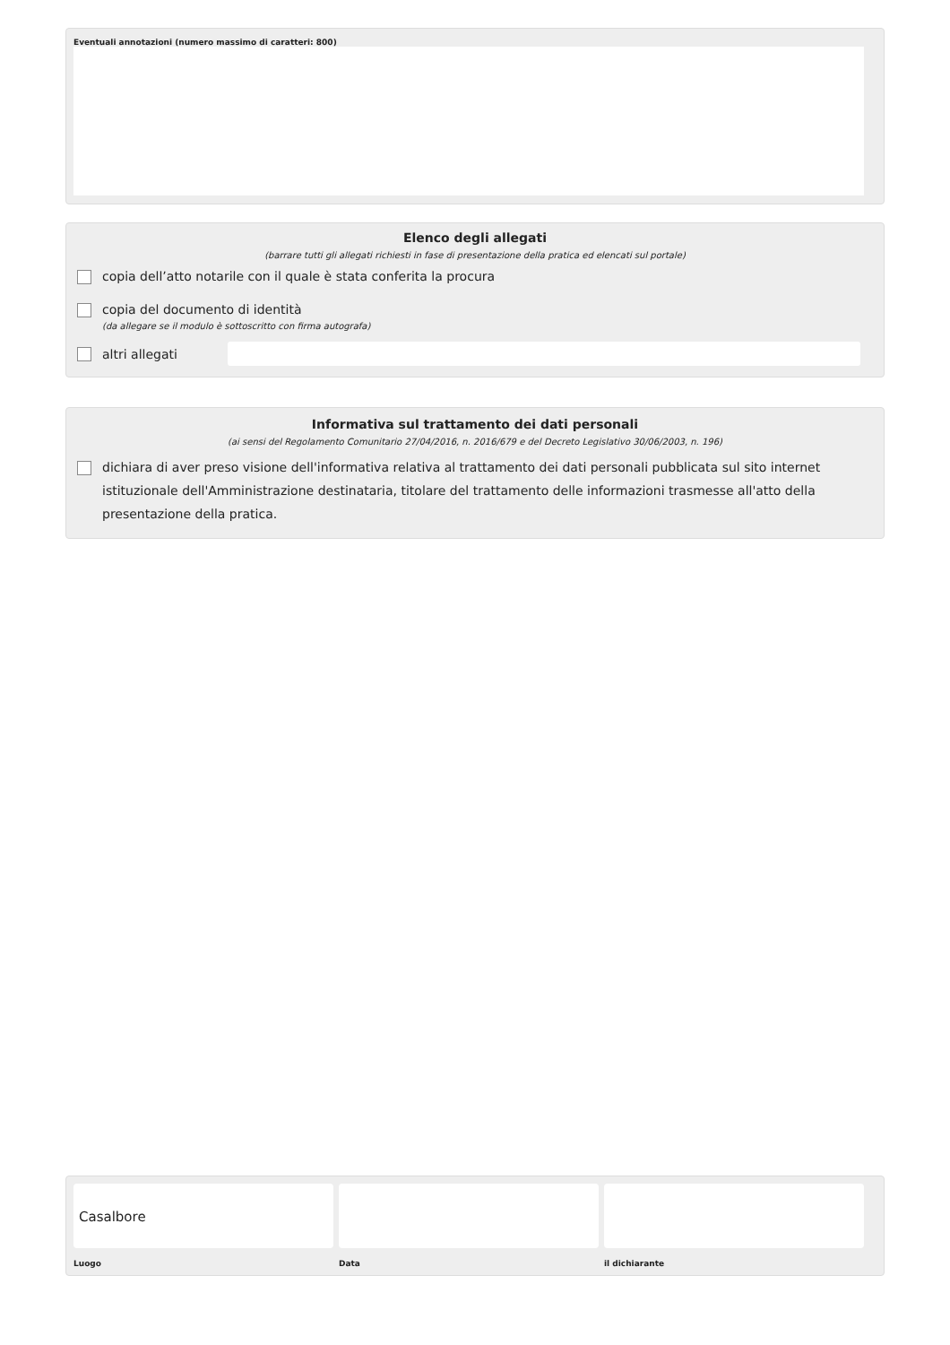Eventuali annotazioni (numero massimo di caratteri: 800)
Elenco degli allegati
(barrare tutti gli allegati richiesti in fase di presentazione della pratica ed elencati sul portale)
copia dell’atto notarile con il quale è stata conferita la procura
copia del documento di identità
(da allegare se il modulo è sottoscritto con firma autografa)
altri allegati
Informativa sul trattamento dei dati personali
(ai sensi del Regolamento Comunitario 27/04/2016, n. 2016/679 e del Decreto Legislativo 30/06/2003, n. 196)
dichiara di aver preso visione dell'informativa relativa al trattamento dei dati personali pubblicata sul sito internet istituzionale dell'Amministrazione destinataria, titolare del trattamento delle informazioni trasmesse all'atto della presentazione della pratica.
Casalbore
Luogo
Data il dichiarante